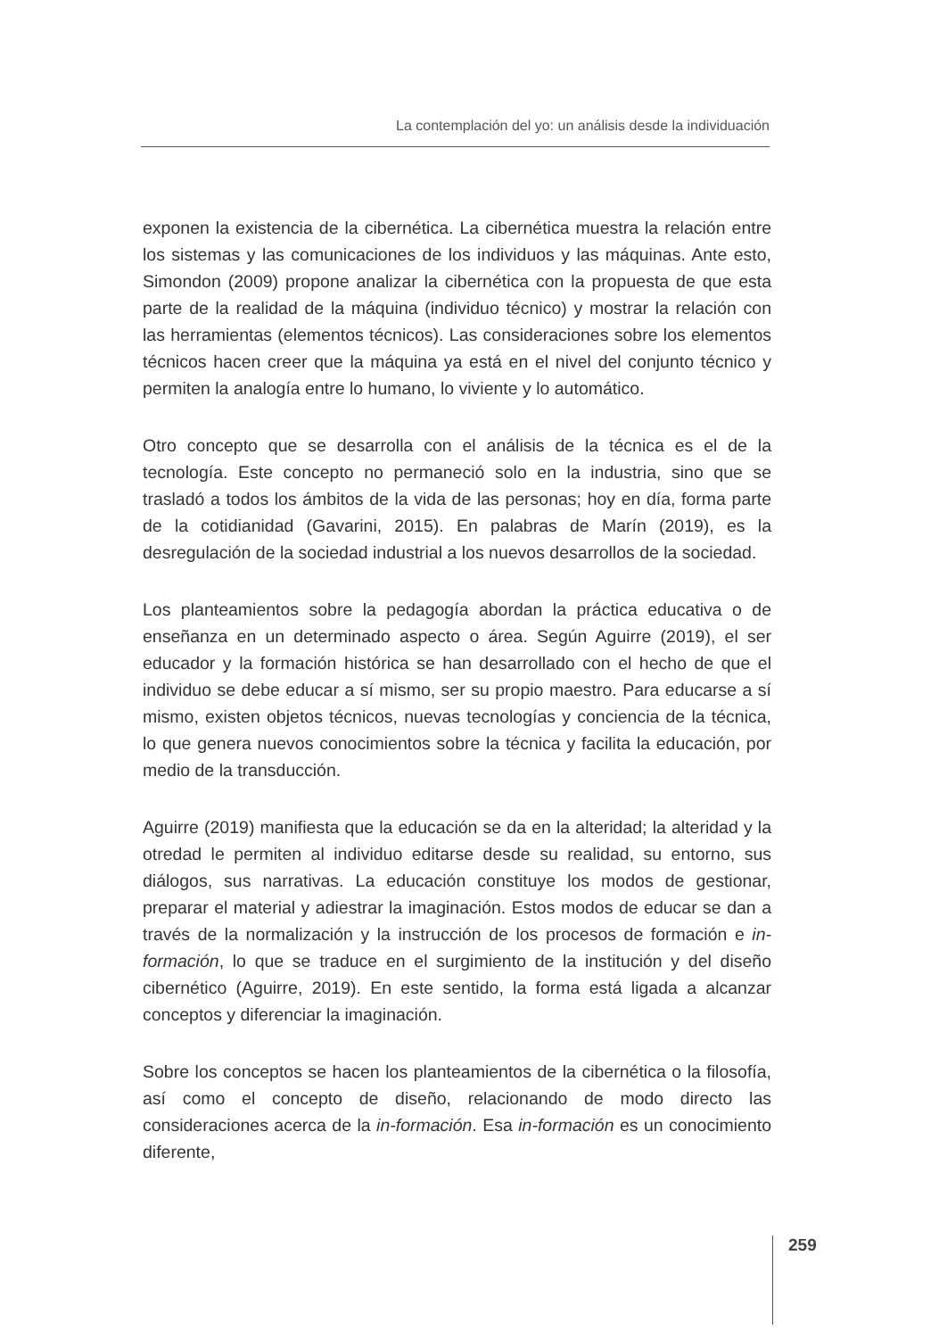La contemplación del yo: un análisis desde la individuación
exponen la existencia de la cibernética. La cibernética muestra la relación entre los sistemas y las comunicaciones de los individuos y las máquinas. Ante esto, Simondon (2009) propone analizar la cibernética con la propuesta de que esta parte de la realidad de la máquina (individuo técnico) y mostrar la relación con las herramientas (elementos técnicos). Las consideraciones sobre los elementos técnicos hacen creer que la máquina ya está en el nivel del conjunto técnico y permiten la analogía entre lo humano, lo viviente y lo automático.
Otro concepto que se desarrolla con el análisis de la técnica es el de la tecnología. Este concepto no permaneció solo en la industria, sino que se trasladó a todos los ámbitos de la vida de las personas; hoy en día, forma parte de la cotidianidad (Gavarini, 2015). En palabras de Marín (2019), es la desregulación de la sociedad industrial a los nuevos desarrollos de la sociedad.
Los planteamientos sobre la pedagogía abordan la práctica educativa o de enseñanza en un determinado aspecto o área. Según Aguirre (2019), el ser educador y la formación histórica se han desarrollado con el hecho de que el individuo se debe educar a sí mismo, ser su propio maestro. Para educarse a sí mismo, existen objetos técnicos, nuevas tecnologías y conciencia de la técnica, lo que genera nuevos conocimientos sobre la técnica y facilita la educación, por medio de la transducción.
Aguirre (2019) manifiesta que la educación se da en la alteridad; la alteridad y la otredad le permiten al individuo editarse desde su realidad, su entorno, sus diálogos, sus narrativas. La educación constituye los modos de gestionar, preparar el material y adiestrar la imaginación. Estos modos de educar se dan a través de la normalización y la instrucción de los procesos de formación e in-formación, lo que se traduce en el surgimiento de la institución y del diseño cibernético (Aguirre, 2019). En este sentido, la forma está ligada a alcanzar conceptos y diferenciar la imaginación.
Sobre los conceptos se hacen los planteamientos de la cibernética o la filosofía, así como el concepto de diseño, relacionando de modo directo las consideraciones acerca de la in-formación. Esa in-formación es un conocimiento diferente,
259